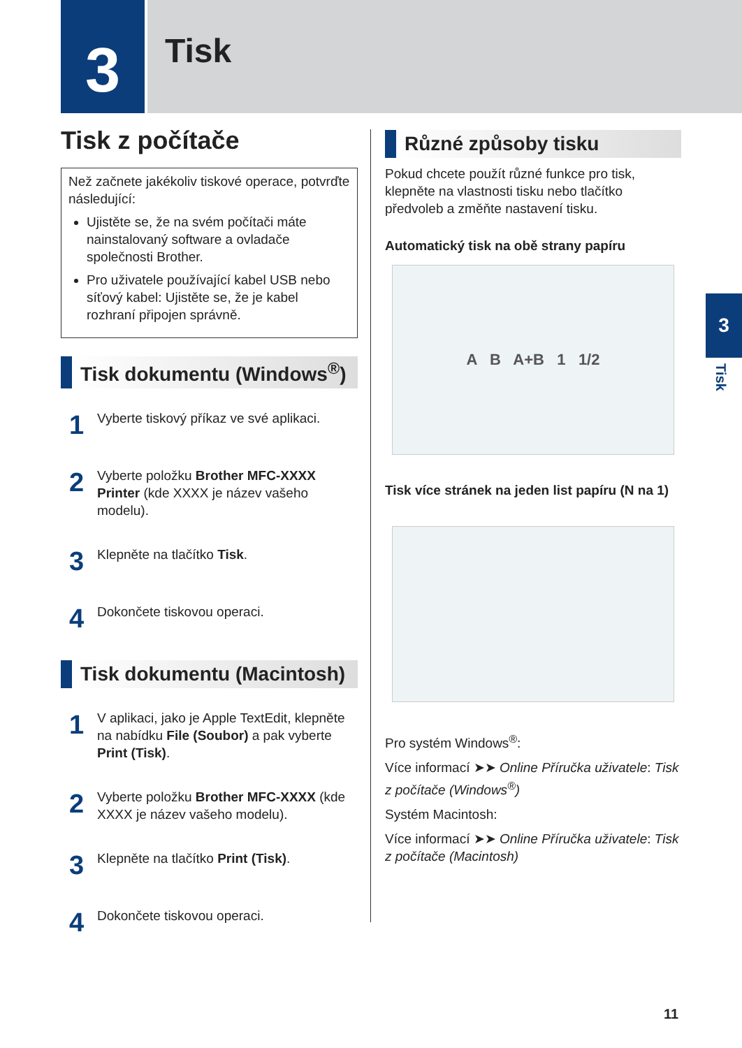3 Tisk
Tisk z počítače
Než začnete jakékoliv tiskové operace, potvrďte následující:
Ujistěte se, že na svém počítači máte nainstalovaný software a ovladače společnosti Brother.
Pro uživatele používající kabel USB nebo síťový kabel: Ujistěte se, že je kabel rozhraní připojen správně.
Tisk dokumentu (Windows<sup>®</sup>)
1
Vyberte tiskový příkaz ve své aplikaci.
2
Vyberte položku Brother MFC-XXXX Printer (kde XXXX je název vašeho modelu).
3
Klepněte na tlačítko Tisk.
4
Dokončete tiskovou operaci.
Tisk dokumentu (Macintosh)
1
V aplikaci, jako je Apple TextEdit, klepněte na nabídku File (Soubor) a pak vyberte Print (Tisk).
2
Vyberte položku Brother MFC-XXXX (kde XXXX je název vašeho modelu).
3
Klepněte na tlačítko Print (Tisk).
4
Dokončete tiskovou operaci.
Různé způsoby tisku
Pokud chcete použít různé funkce pro tisk, klepněte na vlastnosti tisku nebo tlačítko předvoleb a změňte nastavení tisku.
Automatický tisk na obě strany papíru
A B A+B 1 1/2
Tisk více stránek na jeden list papíru (N na 1)
Pro systém Windows<sup>®</sup>:
Více informací ➤➤ Online Příručka uživatele: Tisk z počítače (Windows<sup>®</sup>)
Systém Macintosh:
Více informací ➤➤ Online Příručka uživatele: Tisk z počítače (Macintosh)
3
Tisk
11